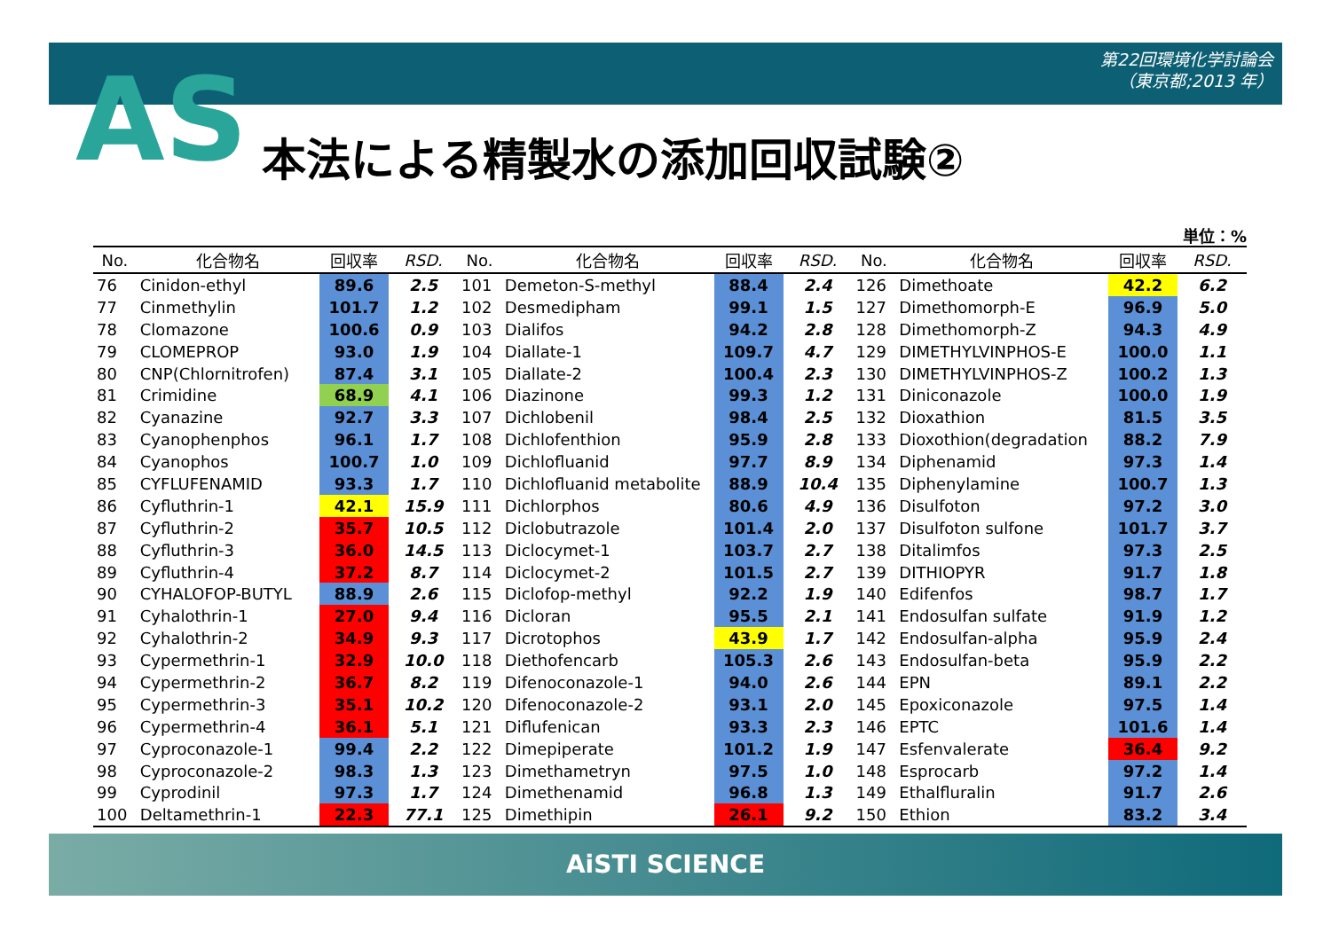第22回環境化学討論会
（東京都;2013 年）
AS 本法による精製水の添加回収試験②
単位：%
| No. | 化合物名 | 回収率 | RSD. | No. | 化合物名 | 回収率 | RSD. | No. | 化合物名 | 回収率 | RSD. |
| --- | --- | --- | --- | --- | --- | --- | --- | --- | --- | --- | --- |
| 76 | Cinidon-ethyl | 89.6 | 2.5 | 101 | Demeton-S-methyl | 88.4 | 2.4 | 126 | Dimethoate | 42.2 | 6.2 |
| 77 | Cinmethylin | 101.7 | 1.2 | 102 | Desmedipham | 99.1 | 1.5 | 127 | Dimethomorph-E | 96.9 | 5.0 |
| 78 | Clomazone | 100.6 | 0.9 | 103 | Dialifos | 94.2 | 2.8 | 128 | Dimethomorph-Z | 94.3 | 4.9 |
| 79 | CLOMEPROP | 93.0 | 1.9 | 104 | Diallate-1 | 109.7 | 4.7 | 129 | DIMETHYLVINPHOS-E | 100.0 | 1.1 |
| 80 | CNP(Chlornitrofen) | 87.4 | 3.1 | 105 | Diallate-2 | 100.4 | 2.3 | 130 | DIMETHYLVINPHOS-Z | 100.2 | 1.3 |
| 81 | Crimidine | 68.9 | 4.1 | 106 | Diazinone | 99.3 | 1.2 | 131 | Diniconazole | 100.0 | 1.9 |
| 82 | Cyanazine | 92.7 | 3.3 | 107 | Dichlobenil | 98.4 | 2.5 | 132 | Dioxathion | 81.5 | 3.5 |
| 83 | Cyanophenphos | 96.1 | 1.7 | 108 | Dichlofenthion | 95.9 | 2.8 | 133 | Dioxothion(degradation | 88.2 | 7.9 |
| 84 | Cyanophos | 100.7 | 1.0 | 109 | Dichlofluanid | 97.7 | 8.9 | 134 | Diphenamid | 97.3 | 1.4 |
| 85 | CYFLUFENAMID | 93.3 | 1.7 | 110 | Dichlofluanid metabolite | 88.9 | 10.4 | 135 | Diphenylamine | 100.7 | 1.3 |
| 86 | Cyfluthrin-1 | 42.1 | 15.9 | 111 | Dichlorphos | 80.6 | 4.9 | 136 | Disulfoton | 97.2 | 3.0 |
| 87 | Cyfluthrin-2 | 35.7 | 10.5 | 112 | Diclobutrazole | 101.4 | 2.0 | 137 | Disulfoton sulfone | 101.7 | 3.7 |
| 88 | Cyfluthrin-3 | 36.0 | 14.5 | 113 | Diclocymet-1 | 103.7 | 2.7 | 138 | Ditalimfos | 97.3 | 2.5 |
| 89 | Cyfluthrin-4 | 37.2 | 8.7 | 114 | Diclocymet-2 | 101.5 | 2.7 | 139 | DITHIOPYR | 91.7 | 1.8 |
| 90 | CYHALOFOP-BUTYL | 88.9 | 2.6 | 115 | Diclofop-methyl | 92.2 | 1.9 | 140 | Edifenfos | 98.7 | 1.7 |
| 91 | Cyhalothrin-1 | 27.0 | 9.4 | 116 | Dicloran | 95.5 | 2.1 | 141 | Endosulfan sulfate | 91.9 | 1.2 |
| 92 | Cyhalothrin-2 | 34.9 | 9.3 | 117 | Dicrotophos | 43.9 | 1.7 | 142 | Endosulfan-alpha | 95.9 | 2.4 |
| 93 | Cypermethrin-1 | 32.9 | 10.0 | 118 | Diethofencarb | 105.3 | 2.6 | 143 | Endosulfan-beta | 95.9 | 2.2 |
| 94 | Cypermethrin-2 | 36.7 | 8.2 | 119 | Difenoconazole-1 | 94.0 | 2.6 | 144 | EPN | 89.1 | 2.2 |
| 95 | Cypermethrin-3 | 35.1 | 10.2 | 120 | Difenoconazole-2 | 93.1 | 2.0 | 145 | Epoxiconazole | 97.5 | 1.4 |
| 96 | Cypermethrin-4 | 36.1 | 5.1 | 121 | Diflufenican | 93.3 | 2.3 | 146 | EPTC | 101.6 | 1.4 |
| 97 | Cyproconazole-1 | 99.4 | 2.2 | 122 | Dimepiperate | 101.2 | 1.9 | 147 | Esfenvalerate | 36.4 | 9.2 |
| 98 | Cyproconazole-2 | 98.3 | 1.3 | 123 | Dimethametryn | 97.5 | 1.0 | 148 | Esprocarb | 97.2 | 1.4 |
| 99 | Cyprodinil | 97.3 | 1.7 | 124 | Dimethenamid | 96.8 | 1.3 | 149 | Ethalfluralin | 91.7 | 2.6 |
| 100 | Deltamethrin-1 | 22.3 | 77.1 | 125 | Dimethipin | 26.1 | 9.2 | 150 | Ethion | 83.2 | 3.4 |
AiSTI SCIENCE